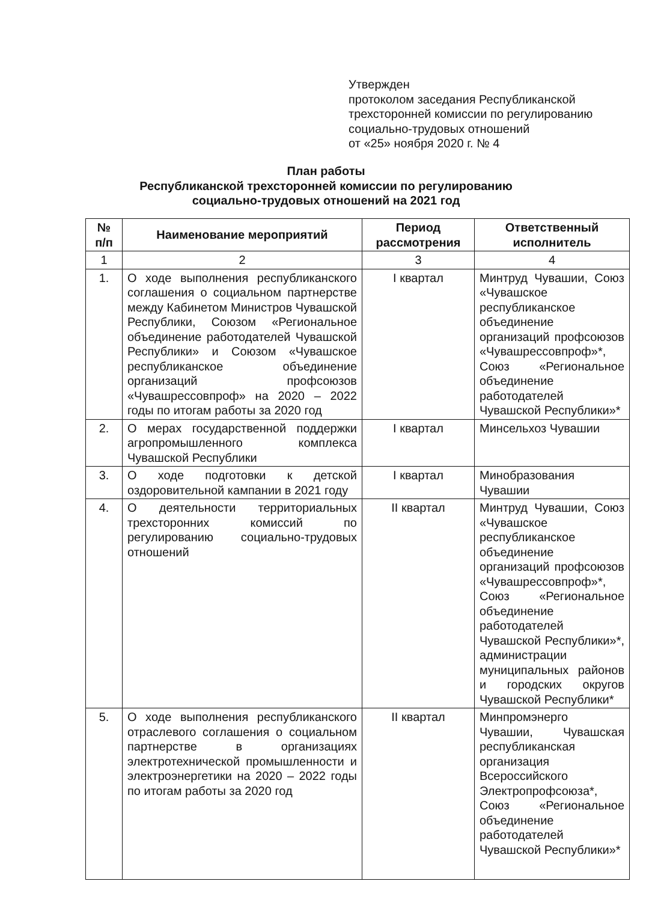Утвержден
протоколом заседания Республиканской
трехсторонней комиссии по регулированию
социально-трудовых отношений
от «25» ноября 2020 г. № 4
План работы
Республиканской трехсторонней комиссии по регулированию
социально-трудовых отношений на 2021 год
| № п/п | Наименование мероприятий | Период рассмотрения | Ответственный исполнитель |
| --- | --- | --- | --- |
| 1 | 2 | 3 | 4 |
| 1. | О ходе выполнения республиканского соглашения о социальном партнерстве между Кабинетом Министров Чувашской Республики, Союзом «Региональное объединение работодателей Чувашской Республики» и Союзом «Чувашское республиканское объединение организаций профсоюзов «Чувашрессовпроф» на 2020 – 2022 годы по итогам работы за 2020 год | I квартал | Минтруд Чувашии, Союз «Чувашское республиканское объединение организаций профсоюзов «Чувашрессовпроф»*, Союз «Региональное объединение работодателей Чувашской Республики»* |
| 2. | О мерах государственной поддержки агропромышленного комплекса Чувашской Республики | I квартал | Минсельхоз Чувашии |
| 3. | О ходе подготовки к детской оздоровительной кампании в 2021 году | I квартал | Минобразования Чувашии |
| 4. | О деятельности территориальных трехсторонних комиссий по регулированию социально-трудовых отношений | II квартал | Минтруд Чувашии, Союз «Чувашское республиканское объединение организаций профсоюзов «Чувашрессовпроф»*, Союз «Региональное объединение работодателей Чувашской Республики»*, администрации муниципальных районов и городских округов Чувашской Республики* |
| 5. | О ходе выполнения республиканского отраслевого соглашения о социальном партнерстве в организациях электротехнической промышленности и электроэнергетики на 2020 – 2022 годы по итогам работы за 2020 год | II квартал | Минпромэнерго Чувашии, Чувашская республиканская организация Всероссийского Электропрофсоюза*, Союз «Региональное объединение работодателей Чувашской Республики»* |